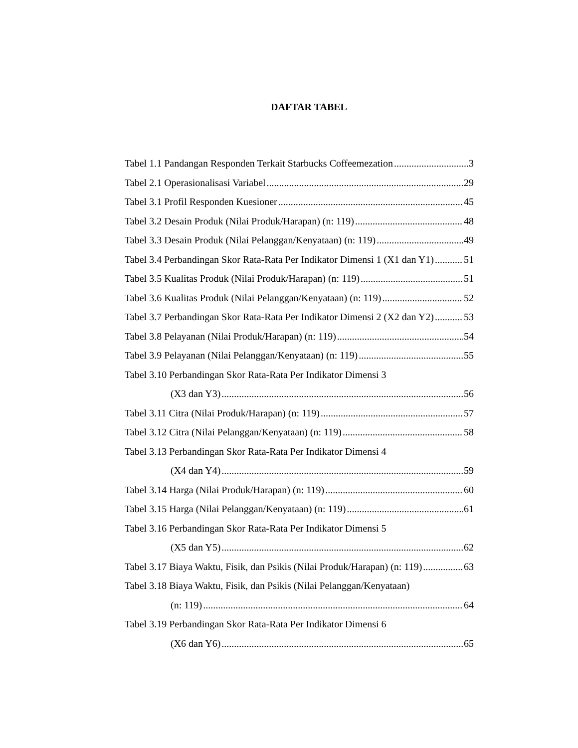DAFTAR TABEL
Tabel 1.1 Pandangan Responden Terkait Starbucks Coffeemezation 3
Tabel 2.1 Operasionalisasi Variabel 29
Tabel 3.1 Profil Responden Kuesioner 45
Tabel 3.2 Desain Produk (Nilai Produk/Harapan) (n: 119) 48
Tabel 3.3 Desain Produk (Nilai Pelanggan/Kenyataan) (n: 119) 49
Tabel 3.4 Perbandingan Skor Rata-Rata Per Indikator Dimensi 1 (X1 dan Y1) 51
Tabel 3.5 Kualitas Produk (Nilai Produk/Harapan) (n: 119) 51
Tabel 3.6 Kualitas Produk (Nilai Pelanggan/Kenyataan) (n: 119) 52
Tabel 3.7 Perbandingan Skor Rata-Rata Per Indikator Dimensi 2 (X2 dan Y2) 53
Tabel 3.8 Pelayanan (Nilai Produk/Harapan) (n: 119) 54
Tabel 3.9 Pelayanan (Nilai Pelanggan/Kenyataan) (n: 119) 55
Tabel 3.10 Perbandingan Skor Rata-Rata Per Indikator Dimensi 3
(X3 dan Y3) 56
Tabel 3.11 Citra (Nilai Produk/Harapan) (n: 119) 57
Tabel 3.12 Citra (Nilai Pelanggan/Kenyataan) (n: 119) 58
Tabel 3.13 Perbandingan Skor Rata-Rata Per Indikator Dimensi 4
(X4 dan Y4) 59
Tabel 3.14 Harga (Nilai Produk/Harapan) (n: 119) 60
Tabel 3.15 Harga (Nilai Pelanggan/Kenyataan) (n: 119) 61
Tabel 3.16 Perbandingan Skor Rata-Rata Per Indikator Dimensi 5
(X5 dan Y5) 62
Tabel 3.17 Biaya Waktu, Fisik, dan Psikis (Nilai Produk/Harapan) (n: 119) 63
Tabel 3.18 Biaya Waktu, Fisik, dan Psikis (Nilai Pelanggan/Kenyataan)
(n: 119) 64
Tabel 3.19 Perbandingan Skor Rata-Rata Per Indikator Dimensi 6
(X6 dan Y6) 65